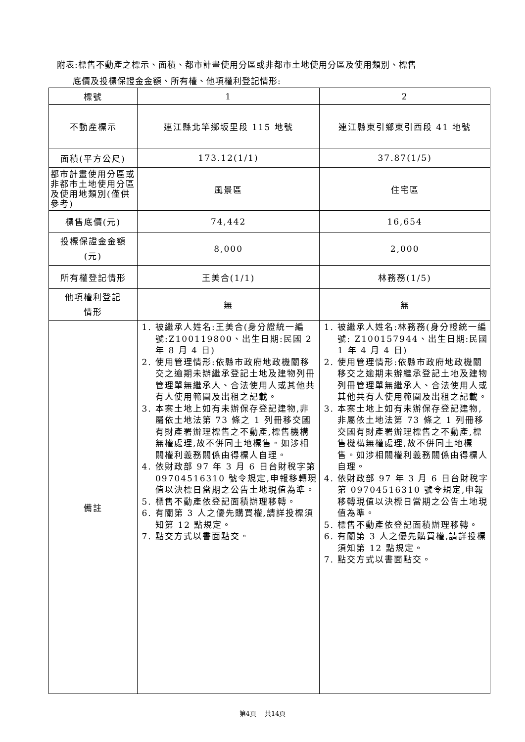附表:標售不動產之標示、面積、都市計畫使用分區或非都市土地使用分區及使用類別、標售
底價及投標保證金金額、所有權、他項權利登記情形:
| 標號 | 1 | 2 |
| 不動產標示 | 連江縣北竿鄉坂里段 115 地號 | 連江縣東引鄉東引西段 41 地號 |
| 面積(平方公尺) | 173.12(1/1) | 37.87(1/5) |
| 都市計畫使用分區或非都市土地使用分區及使用地類別(僅供參考) | 風景區 | 住宅區 |
| 標售底價(元) | 74,442 | 16,654 |
| 投標保證金金額 (元) | 8,000 | 2,000 |
| 所有權登記情形 | 王美合(1/1) | 林務務(1/5) |
| 他項權利登記 情形 | 無 | 無 |
| 備註 | 1. 被繼承人姓名:王美合(身分證統一編號:Z100119800、出生日期:民國 2 年 8 月 4 日) 2. 使用管理情形:依縣市政府地政機關移交之逾期未辦繼承登記土地及建物列冊管理單無繼承人、合法使用人或其他共有人使用範圍及出租之記載。 3. 本案土地上如有未辦保存登記建物,非屬依土地法第 73 條之 1 列冊移交國有財產署辦理標售之不動產,標售機構無權處理,故不併同土地標售。如涉相關權利義務關係由得標人自理。 4. 依財政部 97 年 3 月 6 日台財稅字第 09704516310 號令規定,申報移轉現值以決標日當期之公告土地現值為準。 5. 標售不動產依登記面積辦理移轉。 6. 有關第 3 人之優先購買權,請詳投標須知第 12 點規定。 7. 點交方式以書面點交。 | 1. 被繼承人姓名:林務務(身分證統一編號: Z100157944、出生日期:民國 1 年 4 月 4 日) 2. 使用管理情形:依縣市政府地政機關移交之逾期未辦繼承登記土地及建物列冊管理單無繼承人、合法使用人或其他共有人使用範圍及出租之記載。 3. 本案土地上如有未辦保存登記建物,非屬依土地法第 73 條之 1 列冊移交國有財產署辦理標售之不動產,標售機構無權處理,故不併同土地標售。如涉相關權利義務關係由得標人自理。 4. 依財政部 97 年 3 月 6 日台財稅字第 09704516310 號令規定,申報移轉現值以決標日當期之公告土地現值為準。 5. 標售不動產依登記面積辦理移轉。 6. 有關第 3 人之優先購買權,請詳投標須知第 12 點規定。 7. 點交方式以書面點交。 |
第4頁　 共14頁